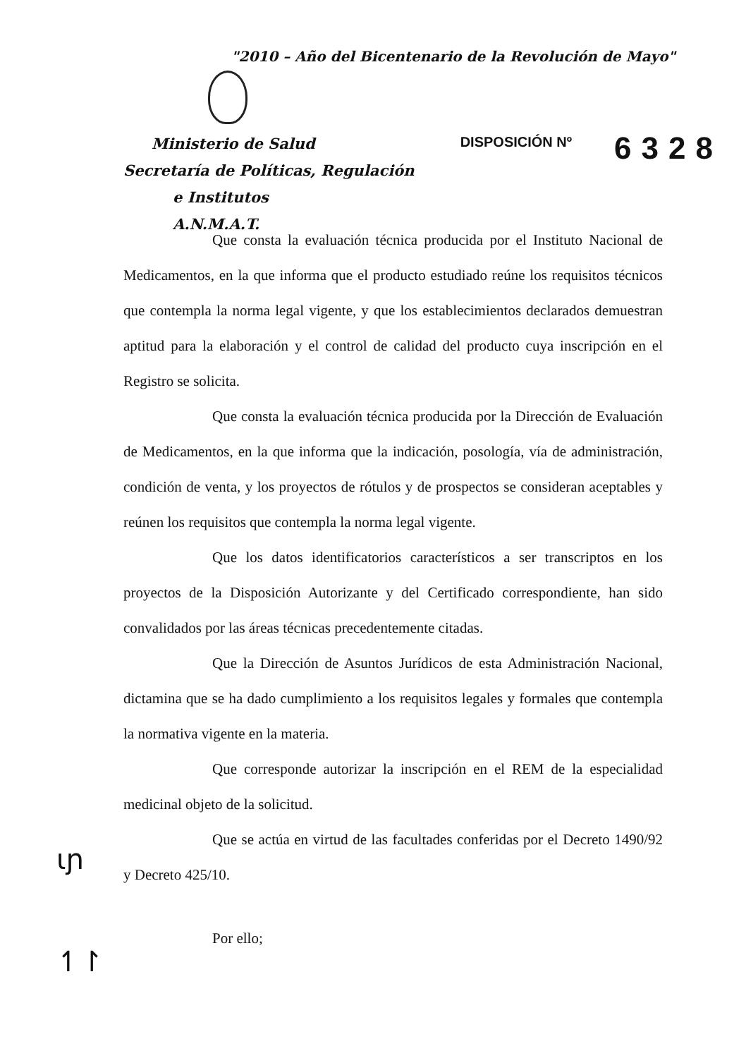"2010 – Año del Bicentenario de la Revolución de Mayo"
Ministerio de Salud
Secretaría de Políticas, Regulación
e Institutos
A.N.M.A.T.
DISPOSICIÓN Nº 6328
Que consta la evaluación técnica producida por el Instituto Nacional de Medicamentos, en la que informa que el producto estudiado reúne los requisitos técnicos que contempla la norma legal vigente, y que los establecimientos declarados demuestran aptitud para la elaboración y el control de calidad del producto cuya inscripción en el Registro se solicita.
Que consta la evaluación técnica producida por la Dirección de Evaluación de Medicamentos, en la que informa que la indicación, posología, vía de administración, condición de venta, y los proyectos de rótulos y de prospectos se consideran aceptables y reúnen los requisitos que contempla la norma legal vigente.
Que los datos identificatorios característicos a ser transcriptos en los proyectos de la Disposición Autorizante y del Certificado correspondiente, han sido convalidados por las áreas técnicas precedentemente citadas.
Que la Dirección de Asuntos Jurídicos de esta Administración Nacional, dictamina que se ha dado cumplimiento a los requisitos legales y formales que contempla la normativa vigente en la materia.
Que corresponde autorizar la inscripción en el REM de la especialidad medicinal objeto de la solicitud.
Que se actúa en virtud de las facultades conferidas por el Decreto 1490/92 y Decreto 425/10.
Por ello;
ɩɲ
↿↾